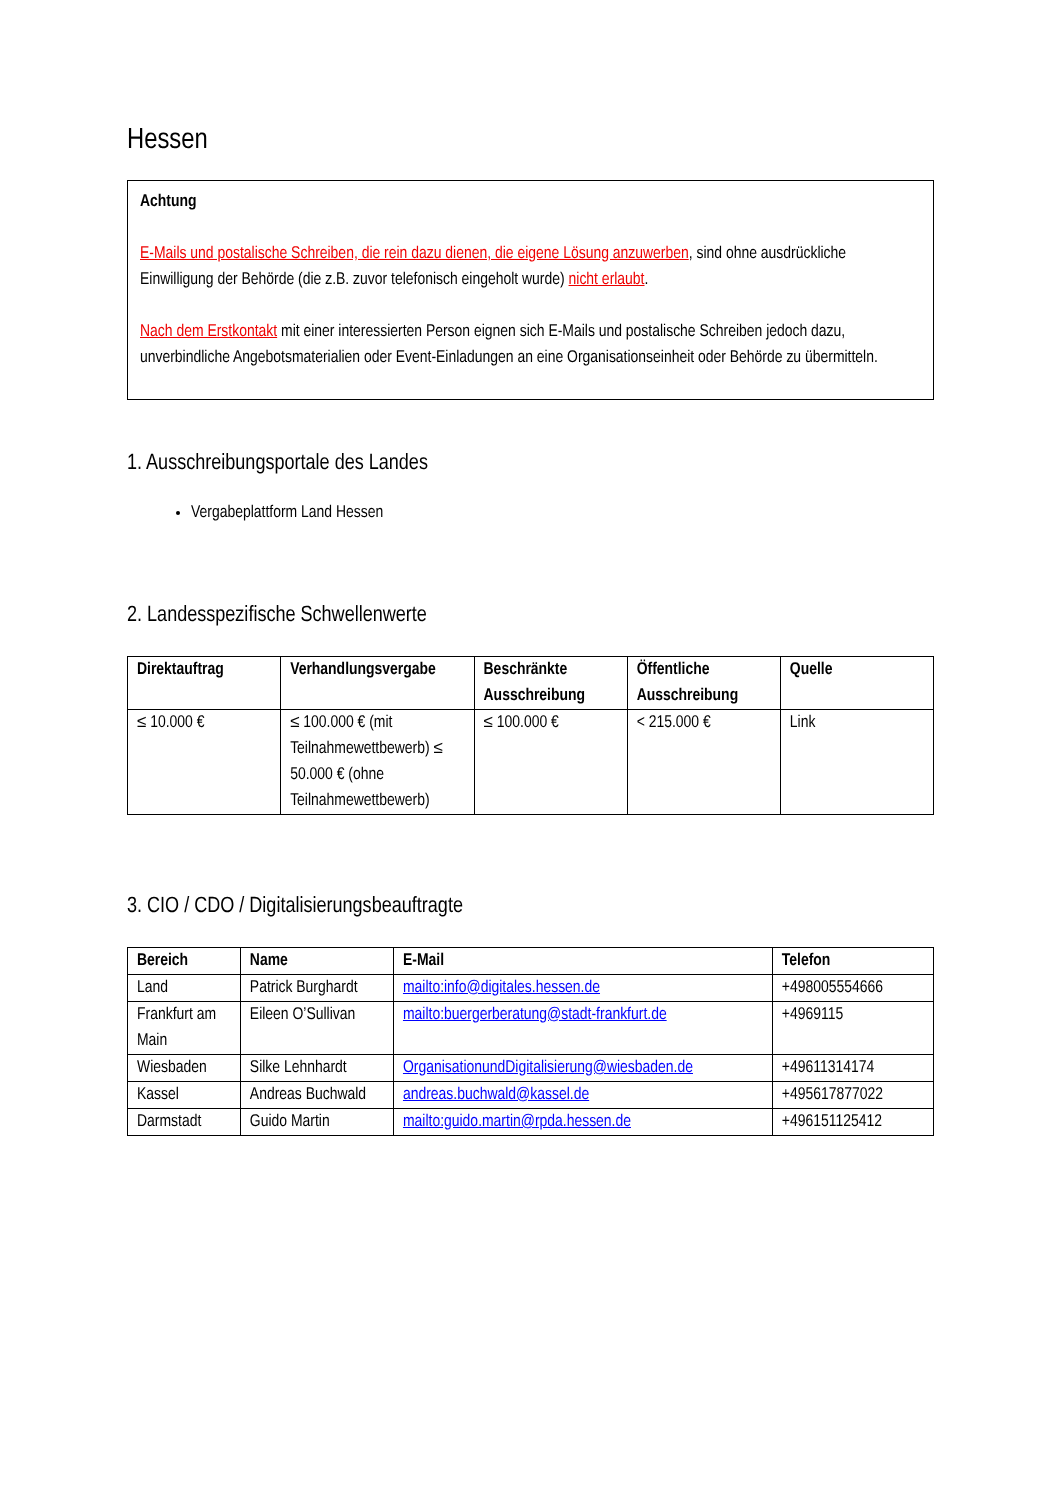Hessen
Achtung
E-Mails und postalische Schreiben, die rein dazu dienen, die eigene Lösung anzuwerben, sind ohne ausdrückliche Einwilligung der Behörde (die z.B. zuvor telefonisch eingeholt wurde) nicht erlaubt.
Nach dem Erstkontakt mit einer interessierten Person eignen sich E-Mails und postalische Schreiben jedoch dazu, unverbindliche Angebotsmaterialien oder Event-Einladungen an eine Organisationseinheit oder Behörde zu übermitteln.
1. Ausschreibungsportale des Landes
Vergabeplattform Land Hessen
2. Landesspezifische Schwellenwerte
| Direktauftrag | Verhandlungsvergabe | Beschränkte Ausschreibung | Öffentliche Ausschreibung | Quelle |
| --- | --- | --- | --- | --- |
| ≤ 10.000 € | ≤ 100.000 € (mit Teilnahmewettbewerb) ≤ 50.000 € (ohne Teilnahmewettbewerb) | ≤ 100.000 € | < 215.000 € | Link |
3. CIO / CDO / Digitalisierungsbeauftragte
| Bereich | Name | E-Mail | Telefon |
| --- | --- | --- | --- |
| Land | Patrick Burghardt | mailto:info@digitales.hessen.de | +498005554666 |
| Frankfurt am Main | Eileen O’Sullivan | mailto:buergerberatung@stadt-frankfurt.de | +4969115 |
| Wiesbaden | Silke Lehnhardt | OrganisationundDigitalisierung@wiesbaden.de | +49611314174 |
| Kassel | Andreas Buchwald | andreas.buchwald@kassel.de | +495617877022 |
| Darmstadt | Guido Martin | mailto:guido.martin@rpda.hessen.de | +496151125412 |